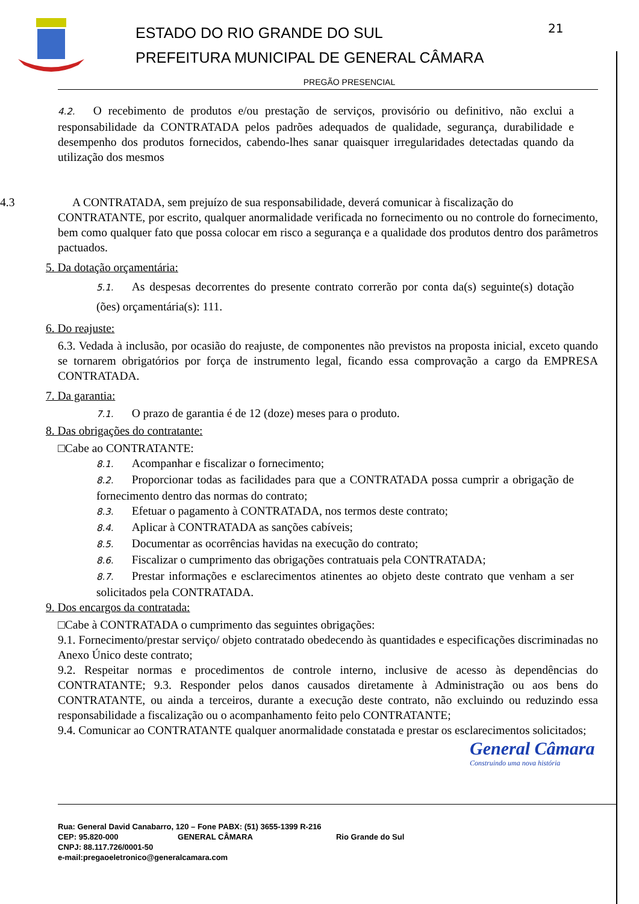21
ESTADO DO RIO GRANDE DO SUL
PREFEITURA MUNICIPAL DE GENERAL CÂMARA
PREGÃO PRESENCIAL
4.2. O recebimento de produtos e/ou prestação de serviços, provisório ou definitivo, não exclui a responsabilidade da CONTRATADA pelos padrões adequados de qualidade, segurança, durabilidade e desempenho dos produtos fornecidos, cabendo-lhes sanar quaisquer irregularidades detectadas quando da utilização dos mesmos
4.3 A CONTRATADA, sem prejuízo de sua responsabilidade, deverá comunicar à fiscalização do
CONTRATANTE, por escrito, qualquer anormalidade verificada no fornecimento ou no controle do fornecimento, bem como qualquer fato que possa colocar em risco a segurança e a qualidade dos produtos dentro dos parâmetros pactuados.
5. Da dotação orçamentária:
5.1. As despesas decorrentes do presente contrato correrão por conta da(s) seguinte(s) dotação (ões) orçamentária(s): 111.
6. Do reajuste:
6.3. Vedada à inclusão, por ocasião do reajuste, de componentes não previstos na proposta inicial, exceto quando se tornarem obrigatórios por força de instrumento legal, ficando essa comprovação a cargo da EMPRESA CONTRATADA.
7. Da garantia:
7.1. O prazo de garantia é de 12 (doze) meses para o produto.
8. Das obrigações do contratante:
□Cabe ao CONTRATANTE:
8.1. Acompanhar e fiscalizar o fornecimento;
8.2. Proporcionar todas as facilidades para que a CONTRATADA possa cumprir a obrigação de fornecimento dentro das normas do contrato;
8.3. Efetuar o pagamento à CONTRATADA, nos termos deste contrato;
8.4. Aplicar à CONTRATADA as sanções cabíveis;
8.5. Documentar as ocorrências havidas na execução do contrato;
8.6. Fiscalizar o cumprimento das obrigações contratuais pela CONTRATADA;
8.7. Prestar informações e esclarecimentos atinentes ao objeto deste contrato que venham a ser solicitados pela CONTRATADA.
9. Dos encargos da contratada:
□Cabe à CONTRATADA o cumprimento das seguintes obrigações:
9.1. Fornecimento/prestar serviço/ objeto contratado obedecendo às quantidades e especificações discriminadas no Anexo Único deste contrato;
9.2. Respeitar normas e procedimentos de controle interno, inclusive de acesso às dependências do CONTRATANTE; 9.3. Responder pelos danos causados diretamente à Administração ou aos bens do CONTRATANTE, ou ainda a terceiros, durante a execução deste contrato, não excluindo ou reduzindo essa responsabilidade a fiscalização ou o acompanhamento feito pelo CONTRATANTE;
9.4. Comunicar ao CONTRATANTE qualquer anormalidade constatada e prestar os esclarecimentos solicitados;
General Câmara
Construindo uma nova história
Rua: General David Canabarro, 120 – Fone PABX: (51) 3655-1399 R-216
CEP: 95.820-000 GENERAL CÂMARA Rio Grande do Sul
CNPJ: 88.117.726/0001-50
e-mail:pregaoeletronico@generalcamara.com